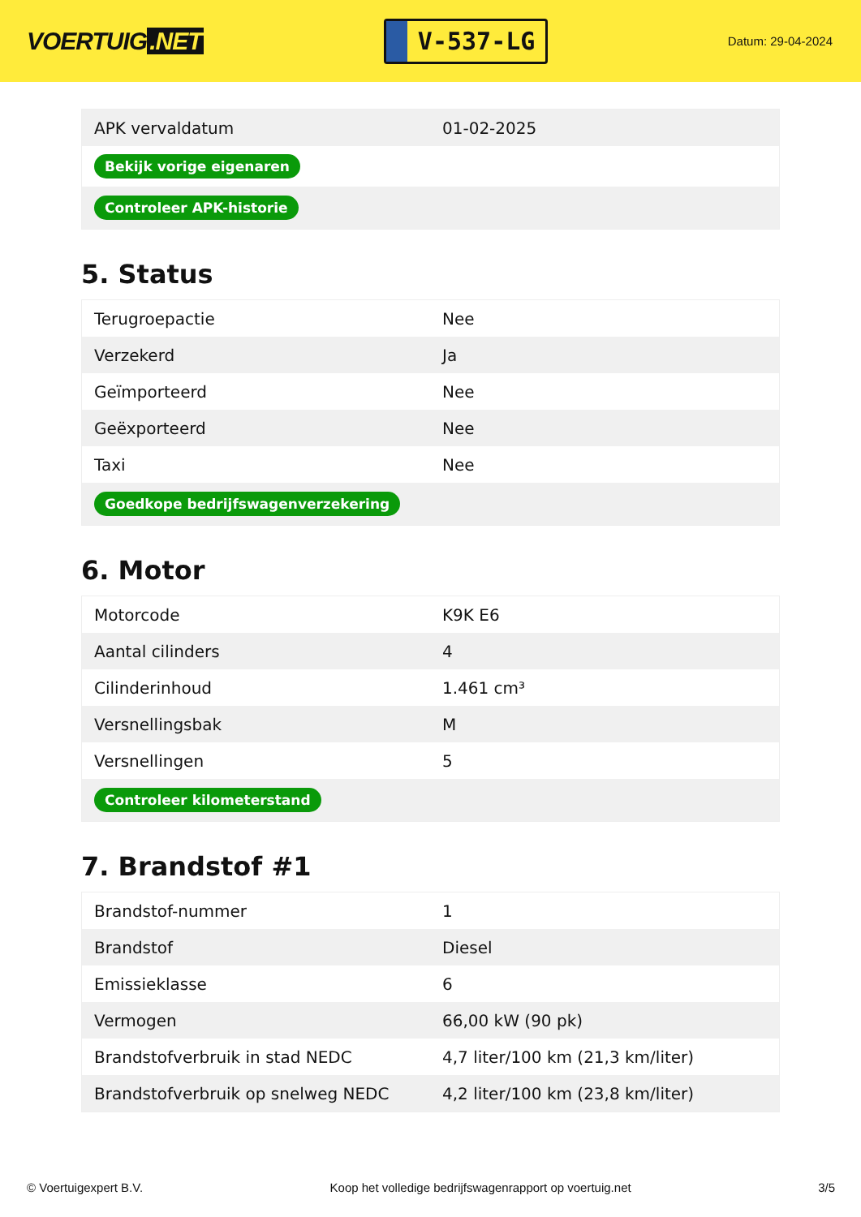VOERTUIG.NET
V-537-LG
Datum: 29-04-2024
| APK vervaldatum | 01-02-2025 |
| Bekijk vorige eigenaren | |
| Controleer APK-historie | |
5. Status
| Terugroepactie | Nee |
| Verzekerd | Ja |
| Geïmporteerd | Nee |
| Geëxporteerd | Nee |
| Taxi | Nee |
| Goedkope bedrijfswagenverzekering | |
6. Motor
| Motorcode | K9K E6 |
| Aantal cilinders | 4 |
| Cilinderinhoud | 1.461 cm³ |
| Versnellingsbak | M |
| Versnellingen | 5 |
| Controleer kilometerstand | |
7. Brandstof #1
| Brandstof-nummer | 1 |
| Brandstof | Diesel |
| Emissieklasse | 6 |
| Vermogen | 66,00 kW (90 pk) |
| Brandstofverbruik in stad NEDC | 4,7 liter/100 km (21,3 km/liter) |
| Brandstofverbruik op snelweg NEDC | 4,2 liter/100 km (23,8 km/liter) |
© Voertuigexpert B.V. Koop het volledige bedrijfswagenrapport op voertuig.net 3/5